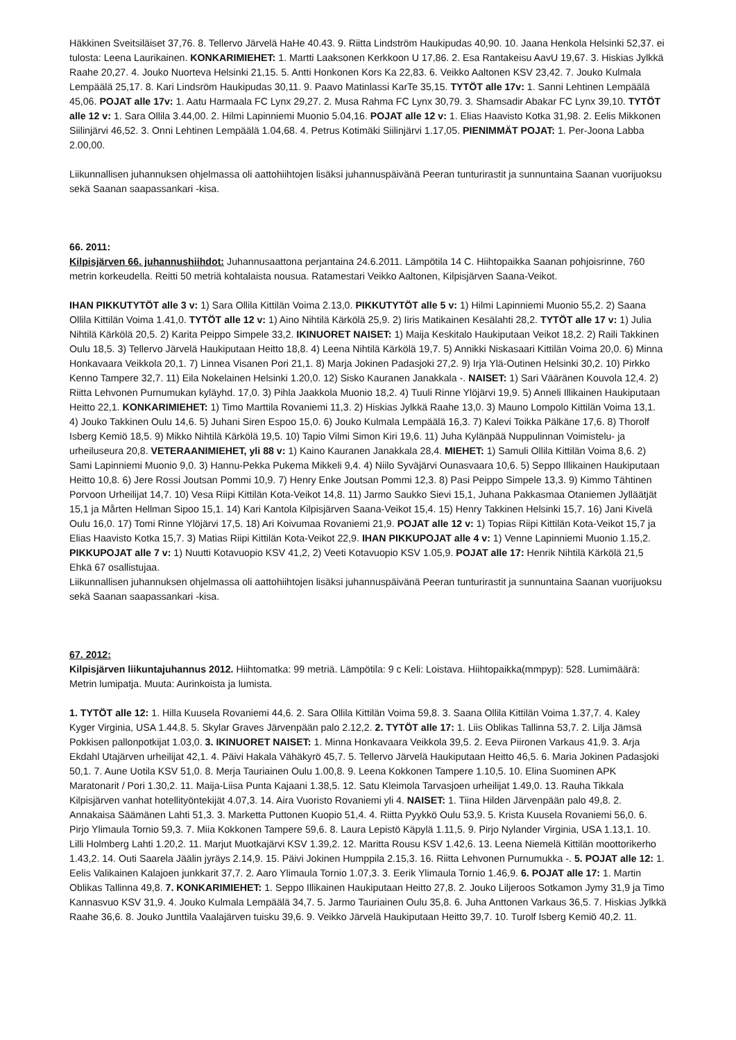Häkkinen Sveitsiläiset 37,76. 8. Tellervo Järvelä HaHe 40.43. 9. Riitta Lindström Haukipudas 40,90. 10. Jaana Henkola Helsinki 52,37. ei tulosta: Leena Laurikainen. KONKARIMIEHET: 1. Martti Laaksonen Kerkkoon U 17,86. 2. Esa Rantakeisu AavU 19,67. 3. Hiskias Jylkkä Raahe 20,27. 4. Jouko Nuorteva Helsinki 21,15. 5. Antti Honkonen Kors Ka 22,83. 6. Veikko Aaltonen KSV 23,42. 7. Jouko Kulmala Lempäälä 25,17. 8. Kari Lindsröm Haukipudas 30,11. 9. Paavo Matinlassi KarTe 35,15. TYTÖT alle 17v: 1. Sanni Lehtinen Lempäälä 45,06. POJAT alle 17v: 1. Aatu Harmaala FC Lynx 29,27. 2. Musa Rahma FC Lynx 30,79. 3. Shamsadir Abakar FC Lynx 39,10. TYTÖT alle 12 v: 1. Sara Ollila 3.44,00. 2. Hilmi Lapinniemi Muonio 5.04,16. POJAT alle 12 v: 1. Elias Haavisto Kotka 31,98. 2. Eelis Mikkonen Siilinjärvi 46,52. 3. Onni Lehtinen Lempäälä 1.04,68. 4. Petrus Kotimäki Siilinjärvi 1.17,05. PIENIMMÄT POJAT: 1. Per-Joona Labba 2.00,00.
Liikunnallisen juhannuksen ohjelmassa oli aattohiihtojen lisäksi juhannuspäivänä Peeran tunturirastit ja sunnuntaina Saanan vuorijuoksu sekä Saanan saapassankari -kisa.
66. 2011:
Kilpisjärven 66. juhannushiihdot: Juhannusaattona perjantaina 24.6.2011. Lämpötila 14 C. Hiihtopaikka Saanan pohjoisrinne, 760 metrin korkeudella. Reitti 50 metriä kohtalaista nousua. Ratamestari Veikko Aaltonen, Kilpisjärven Saana-Veikot.
IHAN PIKKUTYTÖT alle 3 v: 1) Sara Ollila Kittilän Voima 2.13,0. PIKKUTYTÖT alle 5 v: 1) Hilmi Lapinniemi Muonio 55,2. 2) Saana Ollila Kittilän Voima 1.41,0. TYTÖT alle 12 v: 1) Aino Nihtilä Kärkölä 25,9. 2) Iiris Matikainen Kesälahti 28,2. TYTÖT alle 17 v: 1) Julia Nihtilä Kärkölä 20,5. 2) Karita Peippo Simpele 33,2. IKINUORET NAISET: 1) Maija Keskitalo Haukiputaan Veikot 18,2. 2) Raili Takkinen Oulu 18,5. 3) Tellervo Järvelä Haukiputaan Heitto 18,8. 4) Leena Nihtilä Kärkölä 19,7. 5) Annikki Niskasaari Kittilän Voima 20,0. 6) Minna Honkavaara Veikkola 20,1. 7) Linnea Visanen Pori 21,1. 8) Marja Jokinen Padasjoki 27,2. 9) Irja Ylä-Outinen Helsinki 30,2. 10) Pirkko Kenno Tampere 32,7. 11) Eila Nokelainen Helsinki 1.20,0. 12) Sisko Kauranen Janakkala -. NAISET: 1) Sari Vääränen Kouvola 12,4. 2) Riitta Lehvonen Purnumukan kyläyhd. 17,0. 3) Pihla Jaakkola Muonio 18,2. 4) Tuuli Rinne Ylöjärvi 19,9. 5) Anneli Illikainen Haukiputaan Heitto 22,1. KONKARIMIEHET: 1) Timo Marttila Rovaniemi 11,3. 2) Hiskias Jylkkä Raahe 13,0. 3) Mauno Lompolo Kittilän Voima 13,1. 4) Jouko Takkinen Oulu 14,6. 5) Juhani Siren Espoo 15,0. 6) Jouko Kulmala Lempäälä 16,3. 7) Kalevi Toikka Pälkäne 17,6. 8) Thorolf Isberg Kemiö 18,5. 9) Mikko Nihtilä Kärkölä 19,5. 10) Tapio Vilmi Simon Kiri 19,6. 11) Juha Kylänpää Nuppulinnan Voimistelu- ja urheiluseura 20,8. VETERAANIMIEHET, yli 88 v: 1) Kaino Kauranen Janakkala 28,4. MIEHET: 1) Samuli Ollila Kittilän Voima 8,6. 2) Sami Lapinniemi Muonio 9,0. 3) Hannu-Pekka Pukema Mikkeli 9,4. 4) Niilo Syväjärvi Ounasvaara 10,6. 5) Seppo Illikainen Haukiputaan Heitto 10,8. 6) Jere Rossi Joutsan Pommi 10,9. 7) Henry Enke Joutsan Pommi 12,3. 8) Pasi Peippo Simpele 13,3. 9) Kimmo Tähtinen Porvoon Urheilijat 14,7. 10) Vesa Riipi Kittilän Kota-Veikot 14,8. 11) Jarmo Saukko Sievi 15,1, Juhana Pakkasmaa Otaniemen Jylläätjät 15,1 ja Mårten Hellman Sipoo 15,1. 14) Kari Kantola Kilpisjärven Saana-Veikot 15,4. 15) Henry Takkinen Helsinki 15,7. 16) Jani Kivelä Oulu 16,0. 17) Tomi Rinne Ylöjärvi 17,5. 18) Ari Koivumaa Rovaniemi 21,9. POJAT alle 12 v: 1) Topias Riipi Kittilän Kota-Veikot 15,7 ja Elias Haavisto Kotka 15,7. 3) Matias Riipi Kittilän Kota-Veikot 22,9. IHAN PIKKUPOJAT alle 4 v: 1) Venne Lapinniemi Muonio 1.15,2. PIKKUPOJAT alle 7 v: 1) Nuutti Kotavuopio KSV 41,2, 2) Veeti Kotavuopio KSV 1.05,9. POJAT alle 17: Henrik Nihtilä Kärkölä 21,5
Ehkä 67 osallistujaa.
Liikunnallisen juhannuksen ohjelmassa oli aattohiihtojen lisäksi juhannuspäivänä Peeran tunturirastit ja sunnuntaina Saanan vuorijuoksu sekä Saanan saapassankari -kisa.
67. 2012:
Kilpisjärven liikuntajuhannus 2012. Hiihtomatka: 99 metriä. Lämpötila: 9 c Keli: Loistava. Hiihtopaikka(mmpyp): 528. Lumimäärä: Metrin lumipatja. Muuta: Aurinkoista ja lumista.
1. TYTÖT alle 12: 1. Hilla Kuusela Rovaniemi 44,6. 2. Sara Ollila Kittilän Voima 59,8. 3. Saana Ollila Kittilän Voima 1.37,7. 4. Kaley Kyger Virginia, USA 1.44,8. 5. Skylar Graves Järvenpään palo 2.12,2. 2. TYTÖT alle 17: 1. Liis Oblikas Tallinna 53,7. 2. Lilja Jämsä Pokkisen pallonpotkijat 1.03,0. 3. IKINUORET NAISET: 1. Minna Honkavaara Veikkola 39,5. 2. Eeva Piironen Varkaus 41,9. 3. Arja Ekdahl Utajärven urheilijat 42,1. 4. Päivi Hakala Vähäkyrö 45,7. 5. Tellervo Järvelä Haukiputaan Heitto 46,5. 6. Maria Jokinen Padasjoki 50,1. 7. Aune Uotila KSV 51,0. 8. Merja Tauriainen Oulu 1.00,8. 9. Leena Kokkonen Tampere 1.10,5. 10. Elina Suominen APK Maratonarit / Pori 1.30,2. 11. Maija-Liisa Punta Kajaani 1.38,5. 12. Satu Kleimola Tarvasjoen urheilijat 1.49,0. 13. Rauha Tikkala Kilpisjärven vanhat hotellityöntekijät 4.07,3. 14. Aira Vuoristo Rovaniemi yli 4. NAISET: 1. Tiina Hilden Järvenpään palo 49,8. 2. Annakaisa Säämänen Lahti 51,3. 3. Marketta Puttonen Kuopio 51,4. 4. Riitta Pyykkö Oulu 53,9. 5. Krista Kuusela Rovaniemi 56,0. 6. Pirjo Ylimaula Tornio 59,3. 7. Miia Kokkonen Tampere 59,6. 8. Laura Lepistö Käpylä 1.11,5. 9. Pirjo Nylander Virginia, USA 1.13,1. 10. Lilli Holmberg Lahti 1.20,2. 11. Marjut Muotkajärvi KSV 1.39,2. 12. Maritta Rousu KSV 1.42,6. 13. Leena Niemelä Kittilän moottorikerho 1.43,2. 14. Outi Saarela Jäälin jyräys 2.14,9. 15. Päivi Jokinen Humppila 2.15,3. 16. Riitta Lehvonen Purnumukka -. 5. POJAT alle 12: 1. Eelis Valikainen Kalajoen junkkarit 37,7. 2. Aaro Ylimaula Tornio 1.07,3. 3. Eerik Ylimaula Tornio 1.46,9. 6. POJAT alle 17: 1. Martin Oblikas Tallinna 49,8. 7. KONKARIMIEHET: 1. Seppo Illikainen Haukiputaan Heitto 27,8. 2. Jouko Liljeroos Sotkamon Jymy 31,9 ja Timo Kannasvuo KSV 31,9. 4. Jouko Kulmala Lempäälä 34,7. 5. Jarmo Tauriainen Oulu 35,8. 6. Juha Anttonen Varkaus 36,5. 7. Hiskias Jylkkä Raahe 36,6. 8. Jouko Junttila Vaalajärven tuisku 39,6. 9. Veikko Järvelä Haukiputaan Heitto 39,7. 10. Turolf Isberg Kemiö 40,2. 11.